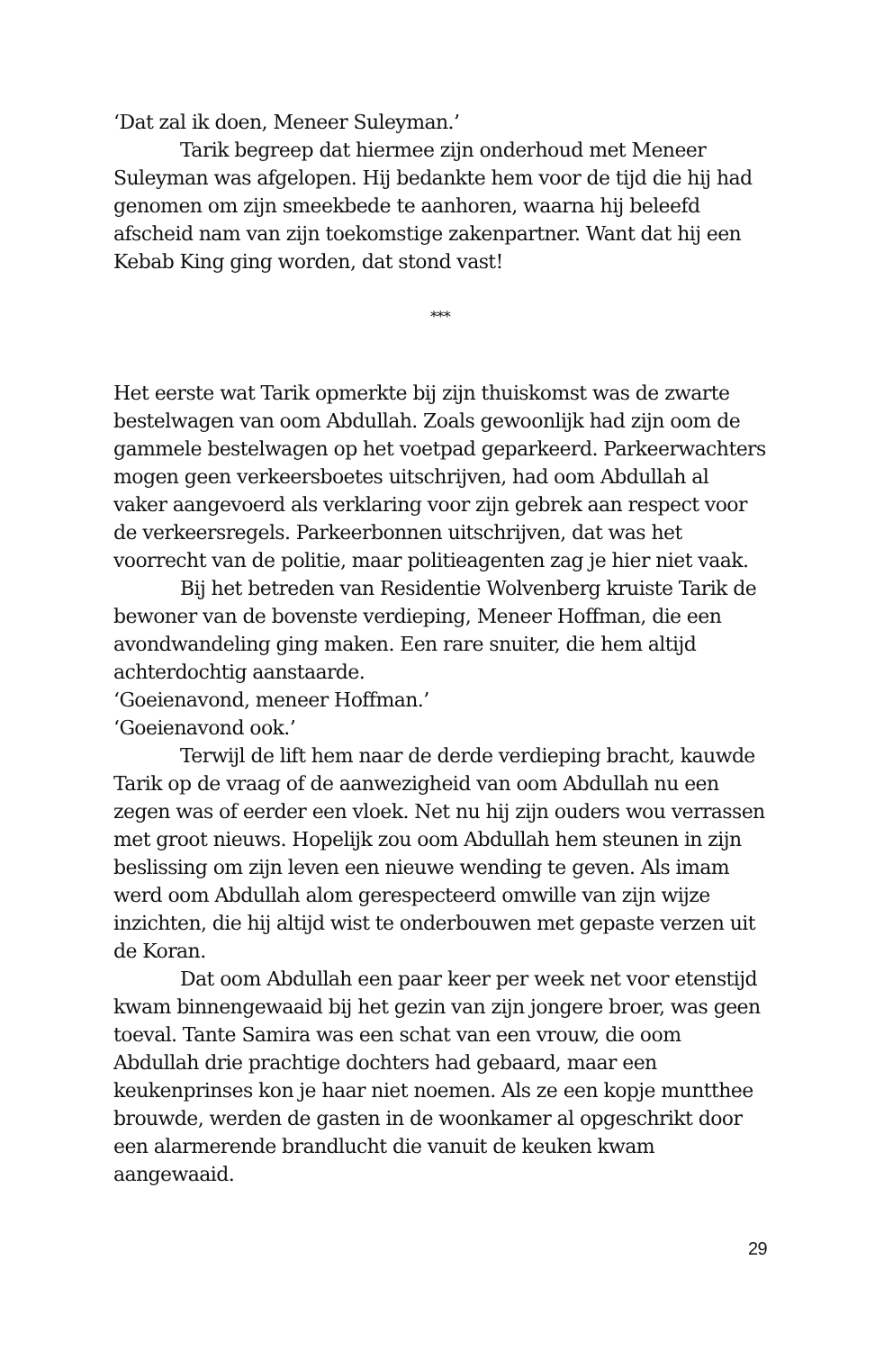‘Dat zal ik doen, Meneer Suleyman.’
Tarik begreep dat hiermee zijn onderhoud met Meneer Suleyman was afgelopen. Hij bedankte hem voor de tijd die hij had genomen om zijn smeekbede te aanhoren, waarna hij beleefd afscheid nam van zijn toekomstige zakenpartner. Want dat hij een Kebab King ging worden, dat stond vast!
***
Het eerste wat Tarik opmerkte bij zijn thuiskomst was de zwarte bestelwagen van oom Abdullah. Zoals gewoonlijk had zijn oom de gammele bestelwagen op het voetpad geparkeerd. Parkeerwachters mogen geen verkeersboetes uitschrijven, had oom Abdullah al vaker aangevoerd als verklaring voor zijn gebrek aan respect voor de verkeersregels. Parkeerbonnen uitschrijven, dat was het voorrecht van de politie, maar politieagenten zag je hier niet vaak.
Bij het betreden van Residentie Wolvenberg kruiste Tarik de bewoner van de bovenste verdieping, Meneer Hoffman, die een avondwandeling ging maken. Een rare snuiter, die hem altijd achterdochtig aanstaarde.
‘Goeienavond, meneer Hoffman.’
‘Goeienavond ook.’
Terwijl de lift hem naar de derde verdieping bracht, kauwde Tarik op de vraag of de aanwezigheid van oom Abdullah nu een zegen was of eerder een vloek. Net nu hij zijn ouders wou verrassen met groot nieuws. Hopelijk zou oom Abdullah hem steunen in zijn beslissing om zijn leven een nieuwe wending te geven. Als imam werd oom Abdullah alom gerespecteerd omwille van zijn wijze inzichten, die hij altijd wist te onderbouwen met gepaste verzen uit de Koran.
Dat oom Abdullah een paar keer per week net voor etenstijd kwam binnengewaaid bij het gezin van zijn jongere broer, was geen toeval. Tante Samira was een schat van een vrouw, die oom Abdullah drie prachtige dochters had gebaard, maar een keukenprinses kon je haar niet noemen. Als ze een kopje muntthee brouwde, werden de gasten in de woonkamer al opgeschrikt door een alarmerende brandlucht die vanuit de keuken kwam aangewaaid.
29